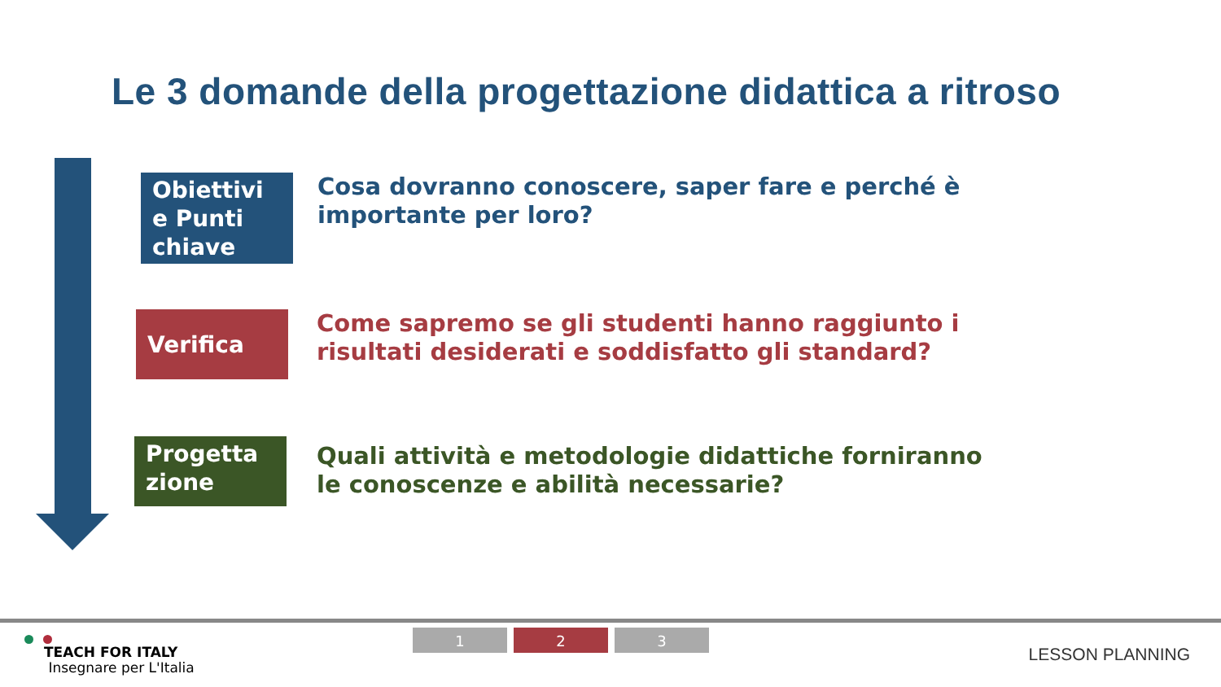Le 3 domande della progettazione didattica a ritroso
Obiettivi e Punti chiave
Cosa dovranno conoscere, saper fare e perché è importante per loro?
Verifica
Come sapremo se gli studenti hanno raggiunto i risultati desiderati e soddisfatto gli standard?
Progetta zione
Quali attività e metodologie didattiche forniranno le conoscenze e abilità necessarie?
TEACH FOR ITALY
Insegnare per L'Italia
1 2 3
LESSON PLANNING